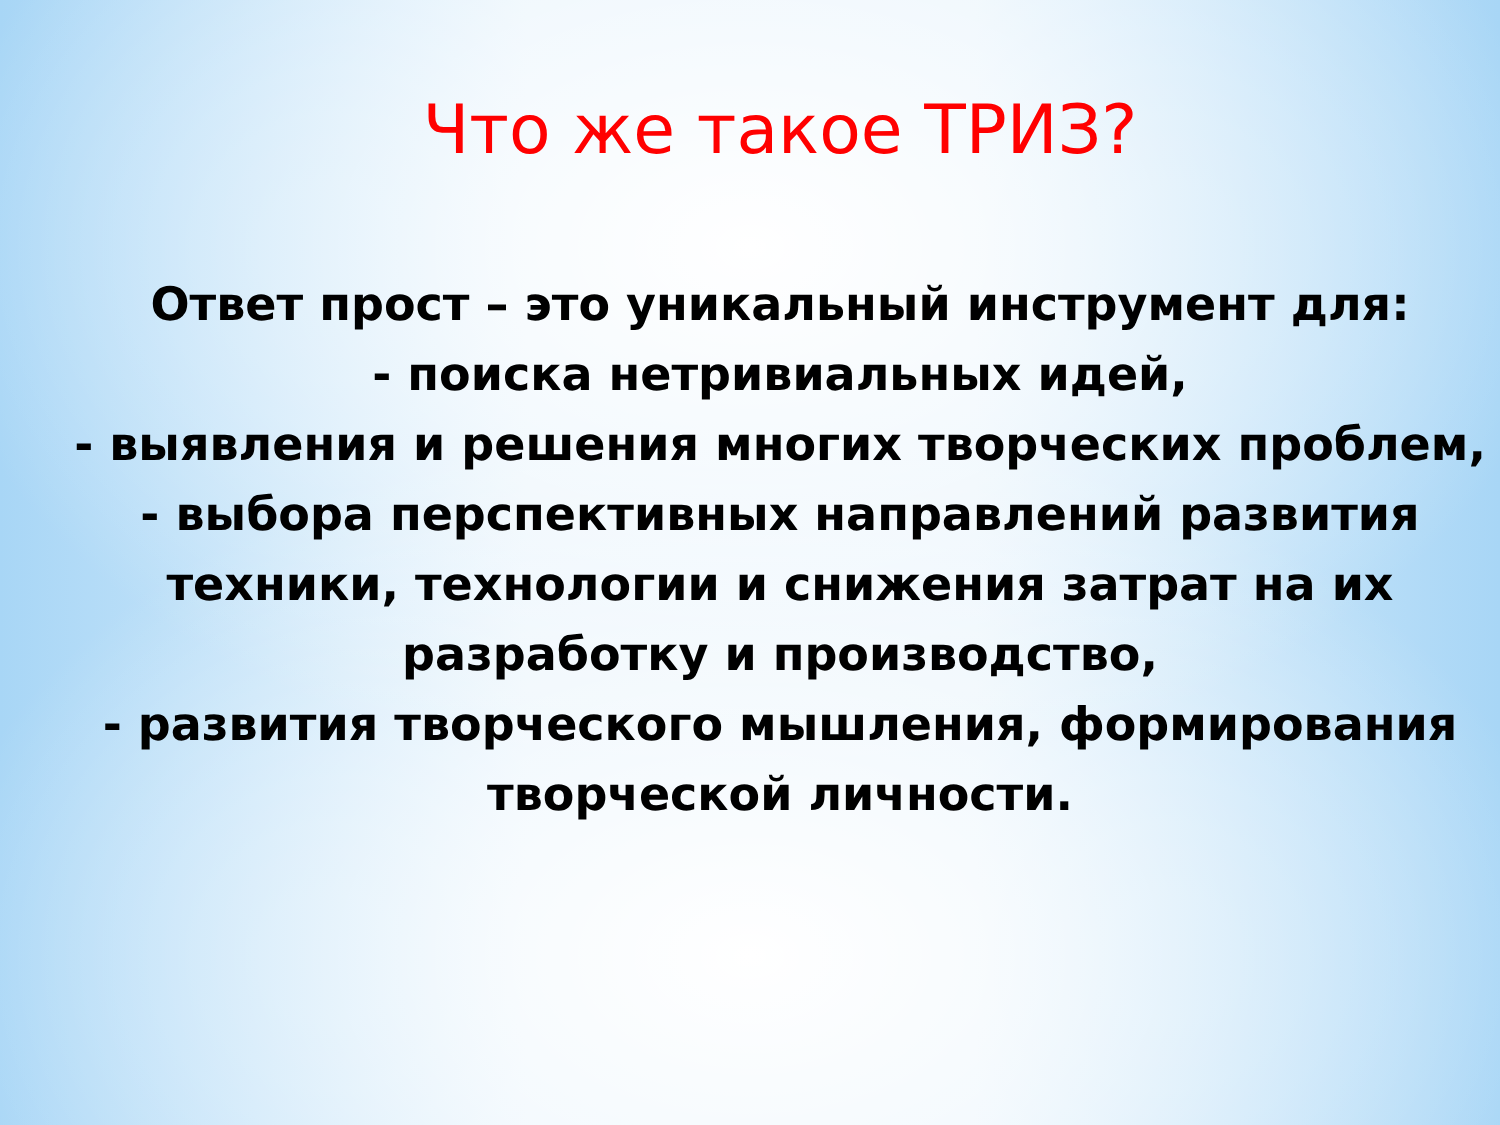Что же такое ТРИЗ?
Ответ прост – это уникальный инструмент для:
- поиска нетривиальных идей,
- выявления и решения многих творческих проблем,
- выбора перспективных направлений развития техники, технологии и снижения затрат на их разработку и производство,
- развития творческого мышления, формирования творческой личности.